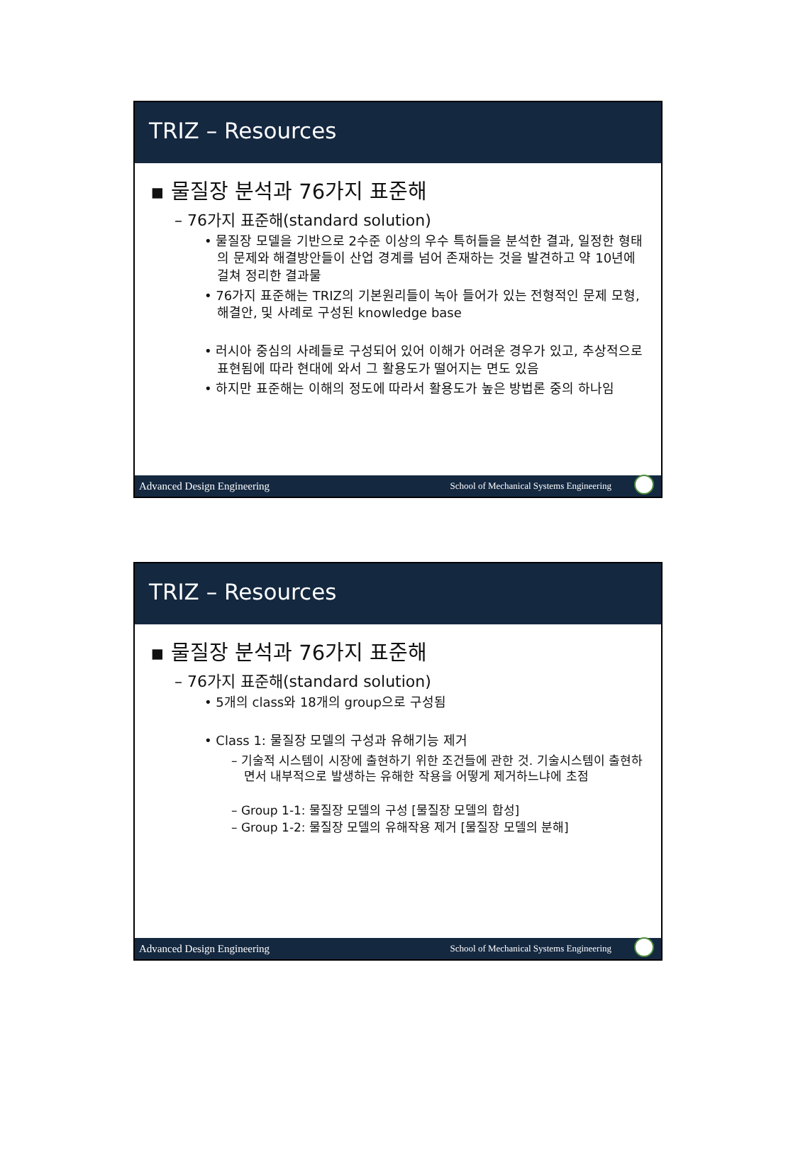TRIZ – Resources
▪ 물질장 분석과 76가지 표준해
– 76가지 표준해(standard solution)
• 물질장 모델을 기반으로 2수준 이상의 우수 특허들을 분석한 결과, 일정한 형태의 문제와 해결방안들이 산업 경계를 넘어 존재하는 것을 발견하고 약 10년에 걸쳐 정리한 결과물
• 76가지 표준해는 TRIZ의 기본원리들이 녹아 들어가 있는 전형적인 문제 모형, 해결안, 및 사례로 구성된 knowledge base
• 러시아 중심의 사례들로 구성되어 있어 이해가 어려운 경우가 있고, 추상적으로 표현됨에 따라 현대에 와서 그 활용도가 떨어지는 면도 있음
• 하지만 표준해는 이해의 정도에 따라서 활용도가 높은 방법론 중의 하나임
Advanced Design Engineering School of Mechanical Systems Engineering
TRIZ – Resources
▪ 물질장 분석과 76가지 표준해
– 76가지 표준해(standard solution)
• 5개의 class와 18개의 group으로 구성됨
• Class 1: 물질장 모델의 구성과 유해기능 제거
– 기술적 시스템이 시장에 출현하기 위한 조건들에 관한 것. 기술시스템이 출현하면서 내부적으로 발생하는 유해한 작용을 어떻게 제거하느냐에 초점
– Group 1-1: 물질장 모델의 구성 [물질장 모델의 합성]
– Group 1-2: 물질장 모델의 유해작용 제거 [물질장 모델의 분해]
Advanced Design Engineering School of Mechanical Systems Engineering